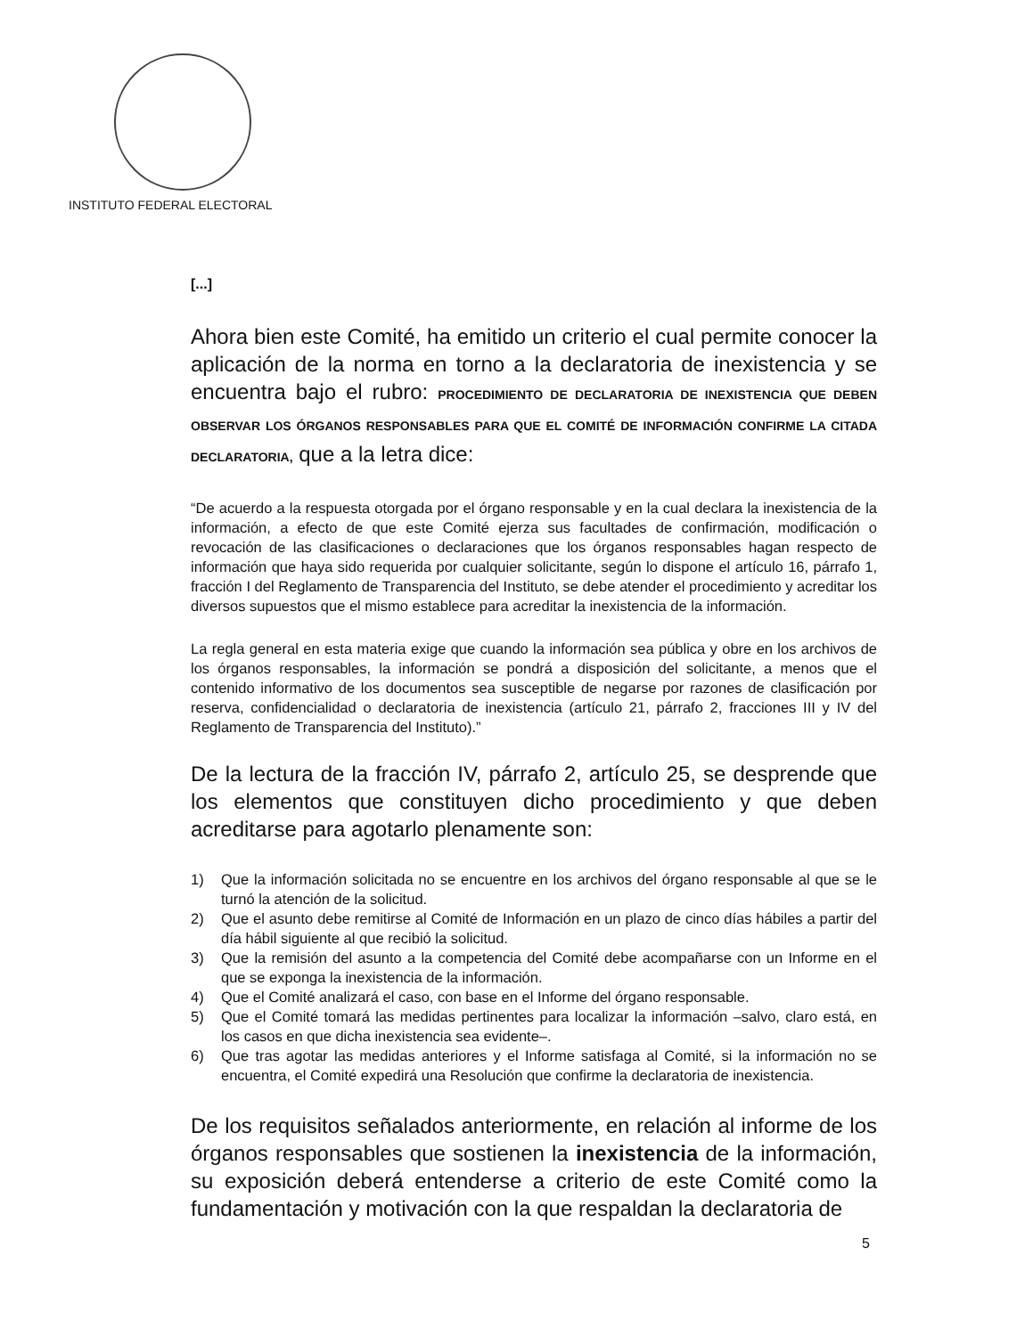INSTITUTO FEDERAL ELECTORAL
[...]
Ahora bien este Comité, ha emitido un criterio el cual permite conocer la aplicación de la norma en torno a la declaratoria de inexistencia y se encuentra bajo el rubro: PROCEDIMIENTO DE DECLARATORIA DE INEXISTENCIA QUE DEBEN OBSERVAR LOS ÓRGANOS RESPONSABLES PARA QUE EL COMITÉ DE INFORMACIÓN CONFIRME LA CITADA DECLARATORIA, que a la letra dice:
“De acuerdo a la respuesta otorgada por el órgano responsable y en la cual declara la inexistencia de la información, a efecto de que este Comité ejerza sus facultades de confirmación, modificación o revocación de las clasificaciones o declaraciones que los órganos responsables hagan respecto de información que haya sido requerida por cualquier solicitante, según lo dispone el artículo 16, párrafo 1, fracción I del Reglamento de Transparencia del Instituto, se debe atender el procedimiento y acreditar los diversos supuestos que el mismo establece para acreditar la inexistencia de la información.
La regla general en esta materia exige que cuando la información sea pública y obre en los archivos de los órganos responsables, la información se pondrá a disposición del solicitante, a menos que el contenido informativo de los documentos sea susceptible de negarse por razones de clasificación por reserva, confidencialidad o declaratoria de inexistencia (artículo 21, párrafo 2, fracciones III y IV del Reglamento de Transparencia del Instituto).”
De la lectura de la fracción IV, párrafo 2, artículo 25, se desprende que los elementos que constituyen dicho procedimiento y que deben acreditarse para agotarlo plenamente son:
1) Que la información solicitada no se encuentre en los archivos del órgano responsable al que se le turnó la atención de la solicitud.
2) Que el asunto debe remitirse al Comité de Información en un plazo de cinco días hábiles a partir del día hábil siguiente al que recibió la solicitud.
3) Que la remisión del asunto a la competencia del Comité debe acompañarse con un Informe en el que se exponga la inexistencia de la información.
4) Que el Comité analizará el caso, con base en el Informe del órgano responsable.
5) Que el Comité tomará las medidas pertinentes para localizar la información –salvo, claro está, en los casos en que dicha inexistencia sea evidente–.
6) Que tras agotar las medidas anteriores y el Informe satisfaga al Comité, si la información no se encuentra, el Comité expedirá una Resolución que confirme la declaratoria de inexistencia.
De los requisitos señalados anteriormente, en relación al informe de los órganos responsables que sostienen la inexistencia de la información, su exposición deberá entenderse a criterio de este Comité como la fundamentación y motivación con la que respaldan la declaratoria de
5